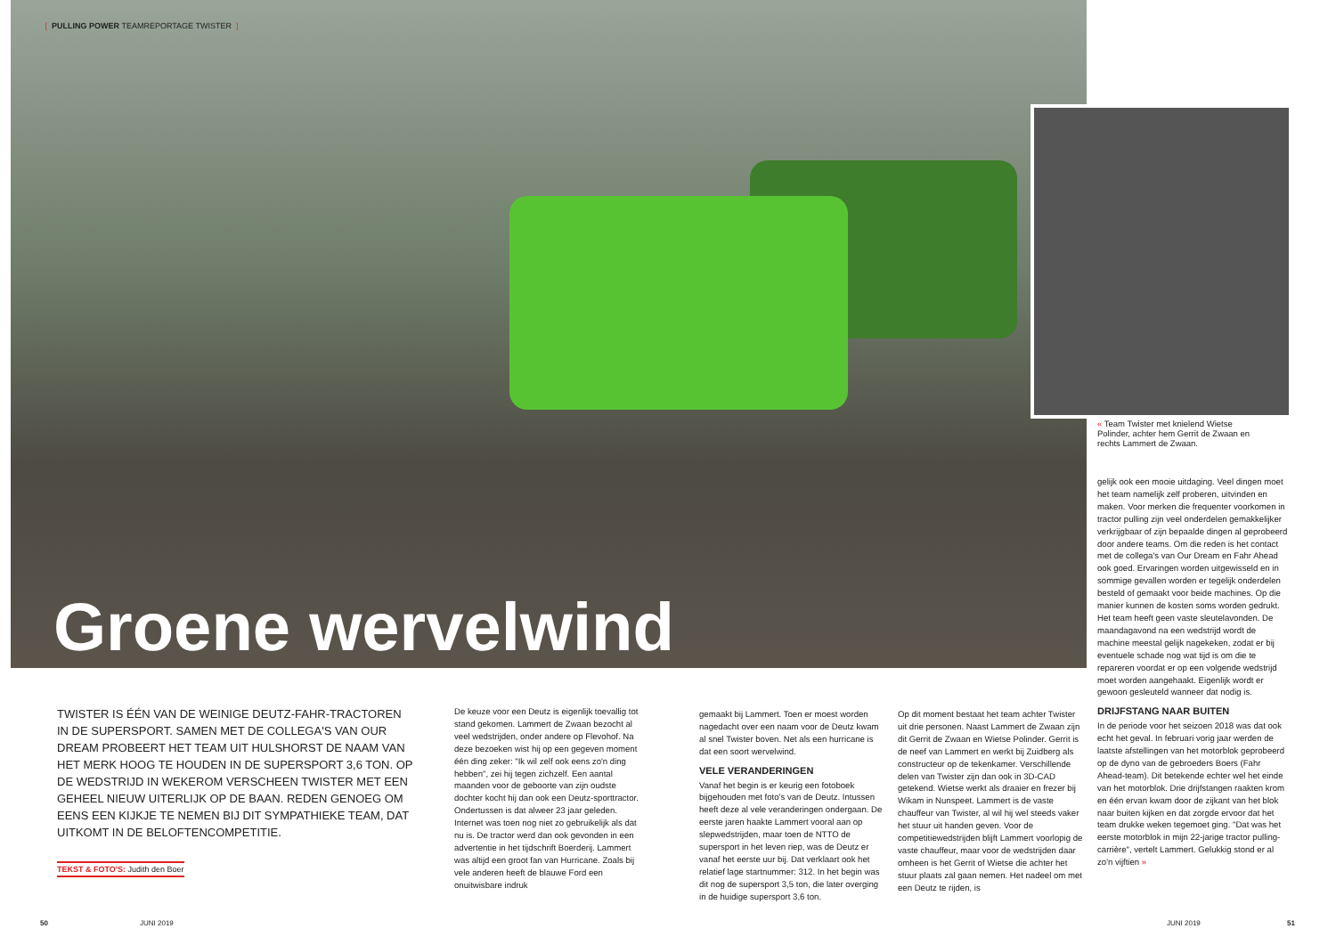❲ PULLING POWER TEAMREPORTAGE TWISTER ❳
Groene wervelwind
« Team Twister met knielend Wietse Polinder, achter hem Gerrit de Zwaan en rechts Lammert de Zwaan.
TWISTER IS ÉÉN VAN DE WEINIGE DEUTZ-FAHR-TRACTOREN IN DE SUPERSPORT. SAMEN MET DE COLLEGA'S VAN OUR DREAM PROBEERT HET TEAM UIT HULSHORST DE NAAM VAN HET MERK HOOG TE HOUDEN IN DE SUPERSPORT 3,6 TON. OP DE WEDSTRIJD IN WEKEROM VERSCHEEN TWISTER MET EEN GEHEEL NIEUW UITERLIJK OP DE BAAN. REDEN GENOEG OM EENS EEN KIJKJE TE NEMEN BIJ DIT SYMPATHIEKE TEAM, DAT UITKOMT IN DE BELOFTENCOMPETITIE.
TEKST & FOTO'S: Judith den Boer
De keuze voor een Deutz is eigenlijk toevallig tot stand gekomen. Lammert de Zwaan bezocht al veel wedstrijden, onder andere op Flevohof. Na deze bezoeken wist hij op een gegeven moment één ding zeker: "Ik wil zelf ook eens zo'n ding hebben", zei hij tegen zichzelf. Een aantal maanden voor de geboorte van zijn oudste dochter kocht hij dan ook een Deutz-sporttractor. Ondertussen is dat alweer 23 jaar geleden. Internet was toen nog niet zo gebruikelijk als dat nu is. De tractor werd dan ook gevonden in een advertentie in het tijdschrift Boerderij. Lammert was altijd een groot fan van Hurricane. Zoals bij vele anderen heeft de blauwe Ford een onuitwisbare indruk
gemaakt bij Lammert. Toen er moest worden nagedacht over een naam voor de Deutz kwam al snel Twister boven. Net als een hurricane is dat een soort wervelwind.
VELE VERANDERINGEN
Vanaf het begin is er keurig een fotoboek bijgehouden met foto's van de Deutz. Intussen heeft deze al vele veranderingen ondergaan. De eerste jaren haakte Lammert vooral aan op slepwedstrijden, maar toen de NTTO de supersport in het leven riep, was de Deutz er vanaf het eerste uur bij. Dat verklaart ook het relatief lage startnummer: 312. In het begin was dit nog de supersport 3,5 ton, die later overging in de huidige supersport 3,6 ton.
Op dit moment bestaat het team achter Twister uit drie personen. Naast Lammert de Zwaan zijn dit Gerrit de Zwaan en Wietse Polinder. Gerrit is de neef van Lammert en werkt bij Zuidberg als constructeur op de tekenkamer. Verschillende delen van Twister zijn dan ook in 3D-CAD getekend. Wietse werkt als draaier en frezer bij Wikam in Nunspeet. Lammert is de vaste chauffeur van Twister, al wil hij wel steeds vaker het stuur uit handen geven. Voor de competitiewedstrijden blijft Lammert voorlopig de vaste chauffeur, maar voor de wedstrijden daar omheen is het Gerrit of Wietse die achter het stuur plaats zal gaan nemen. Het nadeel om met een Deutz te rijden, is
gelijk ook een mooie uitdaging. Veel dingen moet het team namelijk zelf proberen, uitvinden en maken. Voor merken die frequenter voorkomen in tractor pulling zijn veel onderdelen gemakkelijker verkrijgbaar of zijn bepaalde dingen al geprobeerd door andere teams. Om die reden is het contact met de collega's van Our Dream en Fahr Ahead ook goed. Ervaringen worden uitgewisseld en in sommige gevallen worden er tegelijk onderdelen besteld of gemaakt voor beide machines. Op die manier kunnen de kosten soms worden gedrukt.
Het team heeft geen vaste sleutelavonden. De maandagavond na een wedstrijd wordt de machine meestal gelijk nagekeken, zodat er bij eventuele schade nog wat tijd is om die te repareren voordat er op een volgende wedstrijd moet worden aangehaakt. Eigenlijk wordt er gewoon gesleuteld wanneer dat nodig is.
DRIJFSTANG NAAR BUITEN
In de periode voor het seizoen 2018 was dat ook echt het geval. In februari vorig jaar werden de laatste afstellingen van het motorblok geprobeerd op de dyno van de gebroeders Boers (Fahr Ahead-team). Dit betekende echter wel het einde van het motorblok. Drie drijfstangen raakten krom en één ervan kwam door de zijkant van het blok naar buiten kijken en dat zorgde ervoor dat het team drukke weken tegemoet ging. "Dat was het eerste motorblok in mijn 22-jarige tractor pulling-carrière", vertelt Lammert. Gelukkig stond er al zo'n vijftien »
50 JUNI 2019 JUNI 2019 51